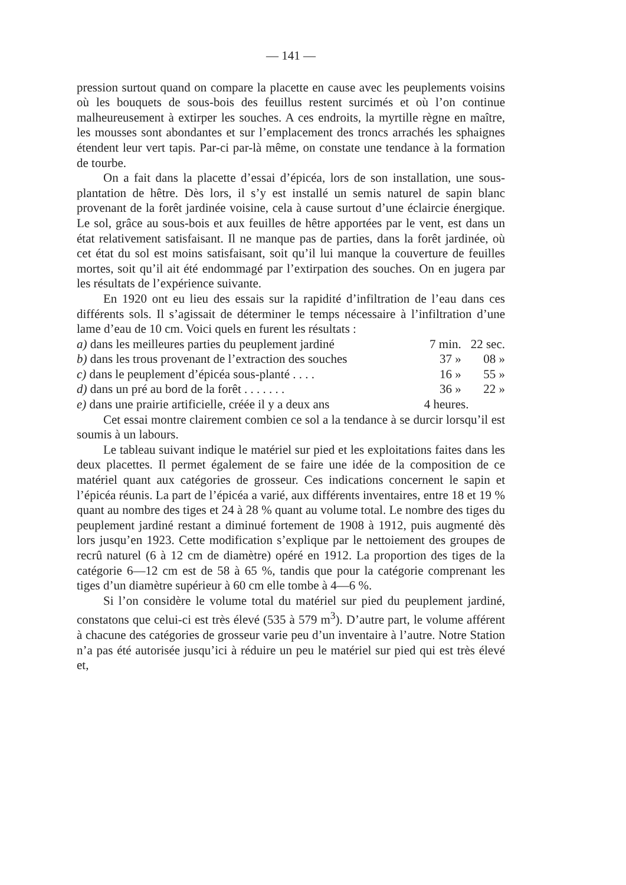— 141 —
pression surtout quand on compare la placette en cause avec les peuplements voisins où les bouquets de sous-bois des feuillus restent surcimés et où l’on continue malheureusement à extirper les souches. A ces endroits, la myrtille règne en maître, les mousses sont abondantes et sur l’emplacement des troncs arrachés les sphaignes étendent leur vert tapis. Par-ci par-là même, on constate une tendance à la formation de tourbe.
On a fait dans la placette d’essai d’épicéa, lors de son installation, une sous-plantation de hêtre. Dès lors, il s’y est installé un semis naturel de sapin blanc provenant de la forêt jardinée voisine, cela à cause surtout d’une éclaircie énergique. Le sol, grâce au sous-bois et aux feuilles de hêtre apportées par le vent, est dans un état relativement satisfaisant. Il ne manque pas de parties, dans la forêt jardinée, où cet état du sol est moins satisfaisant, soit qu’il lui manque la couverture de feuilles mortes, soit qu’il ait été endommagé par l’extirpation des souches. On en jugera par les résultats de l’expérience suivante.
En 1920 ont eu lieu des essais sur la rapidité d’infiltration de l’eau dans ces différents sols. Il s’agissait de déterminer le temps nécessaire à l’infiltration d’une lame d’eau de 10 cm. Voici quels en furent les résultats :
| a) dans les meilleures parties du peuplement jardiné | 7 min. | 22 sec. |
| b) dans les trous provenant de l’extraction des souches | 37 » | 08 » |
| c) dans le peuplement d’épicéa sous-planté . . . . | 16 » | 55 » |
| d) dans un pré au bord de la forêt . . . . . . . | 36 » | 22 » |
| e) dans une prairie artificielle, créée il y a deux ans | 4 heures. | |
Cet essai montre clairement combien ce sol a la tendance à se durcir lorsqu’il est soumis à un labours.
Le tableau suivant indique le matériel sur pied et les exploitations faites dans les deux placettes. Il permet également de se faire une idée de la composition de ce matériel quant aux catégories de grosseur. Ces indications concernent le sapin et l’épicéa réunis. La part de l’épicéa a varié, aux différents inventaires, entre 18 et 19 % quant au nombre des tiges et 24 à 28 % quant au volume total. Le nombre des tiges du peuplement jardiné restant a diminué fortement de 1908 à 1912, puis augmenté dès lors jusqu’en 1923. Cette modification s’explique par le nettoiement des groupes de recrû naturel (6 à 12 cm de diamètre) opéré en 1912. La proportion des tiges de la catégorie 6—12 cm est de 58 à 65 %, tandis que pour la catégorie comprenant les tiges d’un diamètre supérieur à 60 cm elle tombe à 4—6 %.
Si l’on considère le volume total du matériel sur pied du peuplement jardiné, constatons que celui-ci est très élevé (535 à 579 m<sup>3</sup>). D’autre part, le volume afférent à chacune des catégories de grosseur varie peu d’un inventaire à l’autre. Notre Station n’a pas été autorisée jusqu’ici à réduire un peu le matériel sur pied qui est très élevé et,